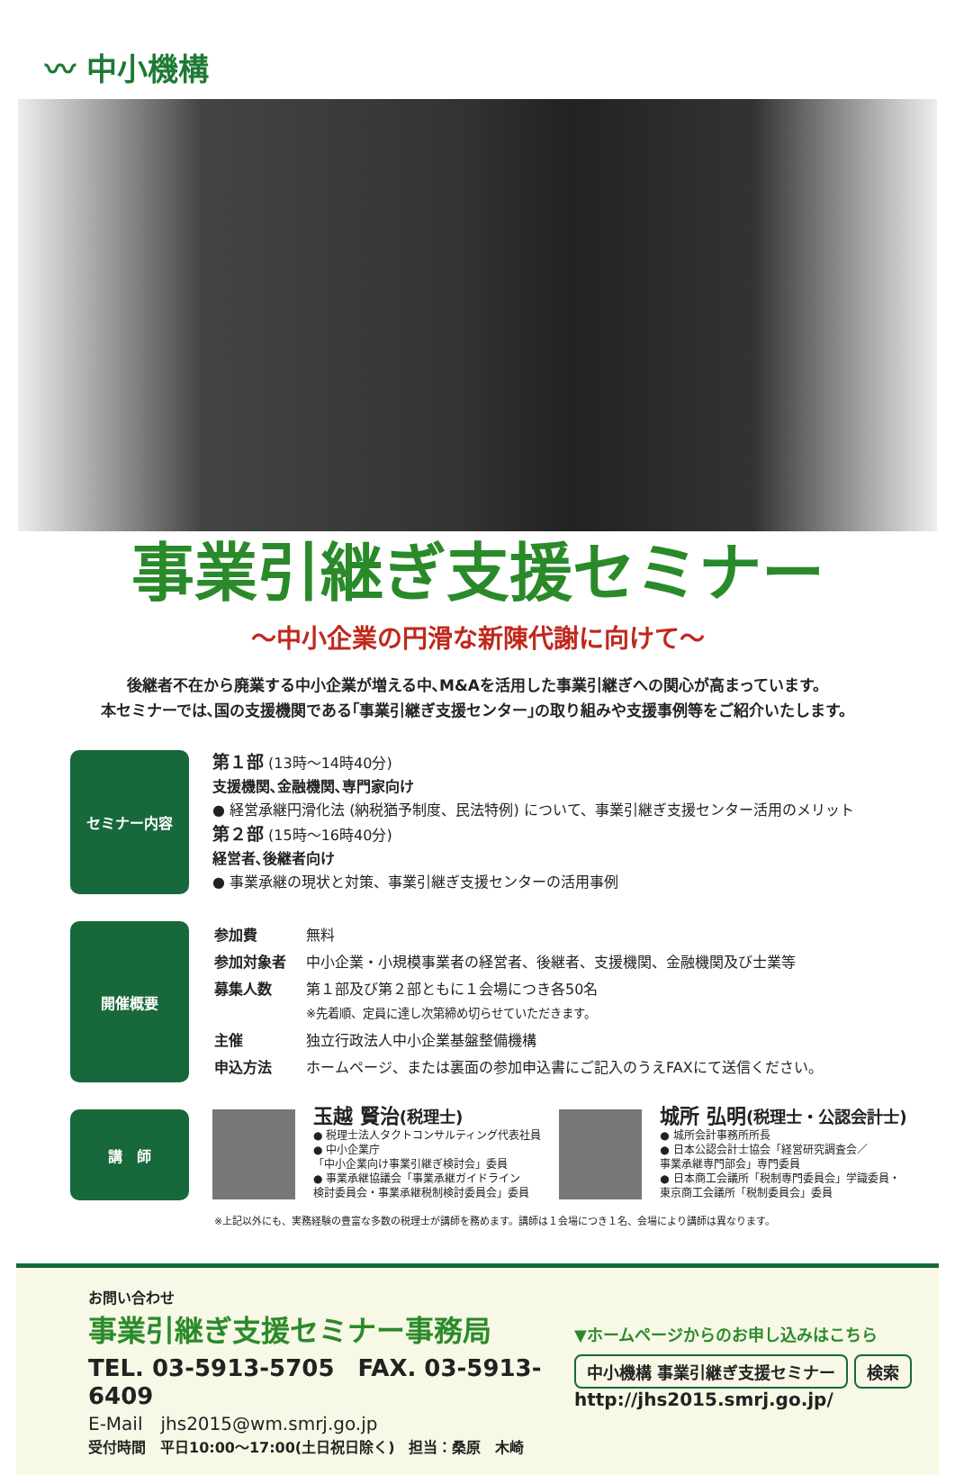〰 中小機構
事業引継ぎ支援セミナー
～中小企業の円滑な新陳代謝に向けて～
後継者不在から廃業する中小企業が増える中､M&Aを活用した事業引継ぎへの関心が高まっています。
本セミナーでは､国の支援機関である｢事業引継ぎ支援センター｣の取り組みや支援事例等をご紹介いたします。
セミナー内容
第１部 (13時～14時40分)
支援機関､金融機関､専門家向け
● 経営承継円滑化法 (納税猶予制度、民法特例) について、事業引継ぎ支援センター活用のメリット
第２部 (15時～16時40分)
経営者､後継者向け
● 事業承継の現状と対策、事業引継ぎ支援センターの活用事例
開催概要
| 参加費 | 無料 |
| 参加対象者 | 中小企業・小規模事業者の経営者、後継者、支援機関、金融機関及び士業等 |
| 募集人数 | 第１部及び第２部ともに１会場につき各50名 ※先着順、定員に達し次第締め切らせていただきます。 |
| 主催 | 独立行政法人中小企業基盤整備機構 |
| 申込方法 | ホームページ、または裏面の参加申込書にご記入のうえFAXにて送信ください。 |
講　師
玉越 賢治(税理士)
● 税理士法人タクトコンサルティング代表社員
● 中小企業庁
「中小企業向け事業引継ぎ検討会」委員
● 事業承継協議会「事業承継ガイドライン
検討委員会・事業承継税制検討委員会」委員
城所 弘明(税理士・公認会計士)
● 城所会計事務所所長
● 日本公認会計士協会「経営研究調査会／
事業承継専門部会」専門委員
● 日本商工会議所「税制専門委員会」学識委員・
東京商工会議所「税制委員会」委員
※上記以外にも、実務経験の豊富な多数の税理士が講師を務めます。講師は１会場につき１名、会場により講師は異なります。
お問い合わせ
事業引継ぎ支援セミナー事務局
TEL. 03-5913-5705　FAX. 03-5913-6409
E-Mail　jhs2015@wm.smrj.go.jp
受付時間　平日10:00～17:00(土日祝日除く)　担当：桑原　木崎
▼ホームページからのお申し込みはこちら
中小機構 事業引継ぎ支援セミナー 検索
http://jhs2015.smrj.go.jp/